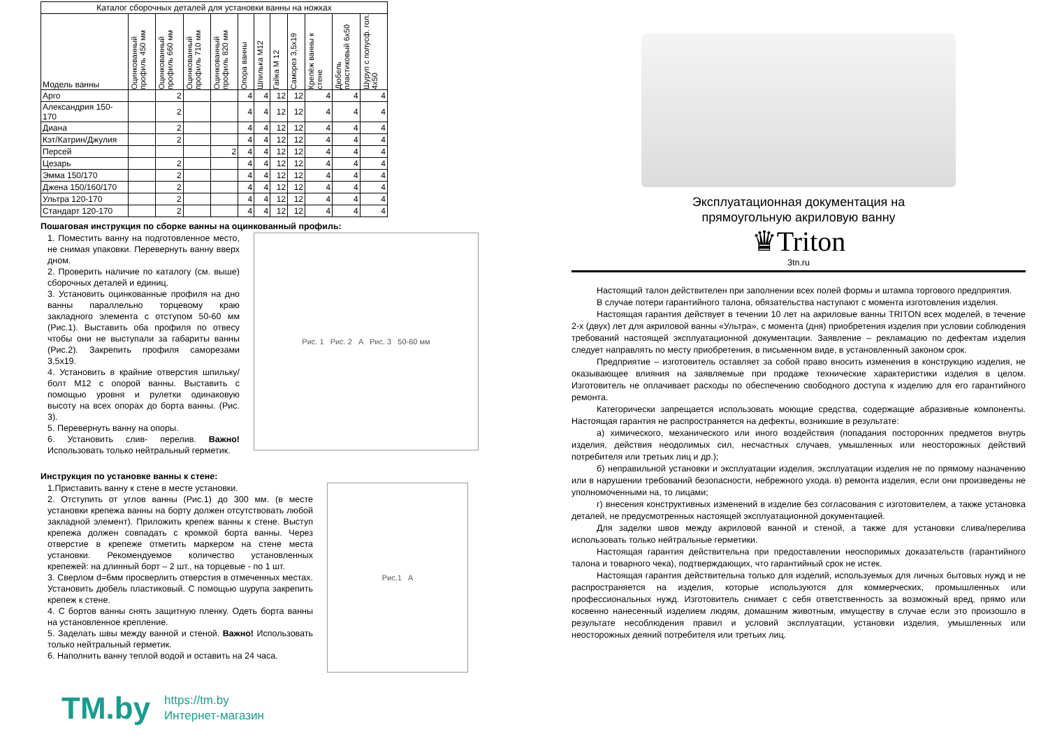| Каталог сборочных деталей для установки ванны на ножках | | | | | | | | | | | |
| Модель ванны | Оцинкованный профиль 450 мм | Оцинкованный профиль 660 мм | Оцинкованный профиль 710 мм | Оцинкованный профиль 820 мм | Опора ванны | Шпилька М12 | Гайка М 12 | Саморез 3,5х19 | Крепёж ванны к стене | Дюбель пластиковый 6х50 | Шуруп с полусф. гол. 4х50 |
| Арго | | 2 | | | 4 | 4 | 12 | 12 | 4 | 4 | 4 |
| Александрия 150-170 | | 2 | | | 4 | 4 | 12 | 12 | 4 | 4 | 4 |
| Диана | | 2 | | | 4 | 4 | 12 | 12 | 4 | 4 | 4 |
| Кэт/Катрин/Джулия | | 2 | | | 4 | 4 | 12 | 12 | 4 | 4 | 4 |
| Персей | | | | 2 | 4 | 4 | 12 | 12 | 4 | 4 | 4 |
| Цезарь | | 2 | | | 4 | 4 | 12 | 12 | 4 | 4 | 4 |
| Эмма 150/170 | | 2 | | | 4 | 4 | 12 | 12 | 4 | 4 | 4 |
| Джена 150/160/170 | | 2 | | | 4 | 4 | 12 | 12 | 4 | 4 | 4 |
| Ультра 120-170 | | 2 | | | 4 | 4 | 12 | 12 | 4 | 4 | 4 |
| Стандарт 120-170 | | 2 | | | 4 | 4 | 12 | 12 | 4 | 4 | 4 |
Пошаговая инструкция по сборке ванны на оцинкованный профиль:
1. Поместить ванну на подготовленное место, не снимая упаковки. Перевернуть ванну вверх дном.
2. Проверить наличие по каталогу (см. выше) сборочных деталей и единиц.
3. Установить оцинкованные профиля на дно ванны параллельно торцевому краю закладного элемента с отступом 50-60 мм (Рис.1). Выставить оба профиля по отвесу чтобы они не выступали за габариты ванны (Рис.2). Закрепить профиля саморезами 3,5х19.
4. Установить в крайние отверстия шпильку/болт М12 с опорой ванны. Выставить с помощью уровня и рулетки одинаковую высоту на всех опорах до борта ванны. (Рис. 3).
5. Перевернуть ванну на опоры.
6. Установить слив- перелив. Важно! Использовать только нейтральный герметик.
Рис. 1 Рис. 2 A Рис. 3 50-60 мм
Инструкция по установке ванны к стене:
1.Приставить ванну к стене в месте установки.
2. Отступить от углов ванны (Рис.1) до 300 мм. (в месте установки крепежа ванны на борту должен отсутствовать любой закладной элемент). Приложить крепеж ванны к стене. Выступ крепежа должен совпадать с кромкой борта ванны. Через отверстие в крепеже отметить маркером на стене места установки. Рекомендуемое количество установленных крепежей: на длинный борт – 2 шт., на торцевые - по 1 шт.
3. Сверлом d=6мм просверлить отверстия в отмеченных местах. Установить дюбель пластиковый. С помощью шурупа закрепить крепеж к стене.
4. С бортов ванны снять защитную пленку. Одеть борта ванны на установленное крепление.
5. Заделать швы между ванной и стеной. Важно! Использовать только нейтральный герметик.
6. Наполнить ванну теплой водой и оставить на 24 часа.
Рис.1 A
TM.by
https://tm.by
Интернет-магазин
Эксплуатационная документация на
прямоугольную акриловую ванну
♛Triton
3tn.ru
Настоящий талон действителен при заполнении всех полей формы и штампа торгового предприятия.
В случае потери гарантийного талона, обязательства наступают с момента изготовления изделия.
Настоящая гарантия действует в течении 10 лет на акриловые ванны TRITON всех моделей, в течение 2-х (двух) лет для акриловой ванны «Ультра», с момента (дня) приобретения изделия при условии соблюдения требований настоящей эксплуатационной документации. Заявление – рекламацию по дефектам изделия следует направлять по месту приобретения, в письменном виде, в установленный законом срок.
Предприятие – изготовитель оставляет за собой право вносить изменения в конструкцию изделия, не оказывающее влияния на заявляемые при продаже технические характеристики изделия в целом. Изготовитель не оплачивает расходы по обеспечению свободного доступа к изделию для его гарантийного ремонта.
Категорически запрещается использовать моющие средства, содержащие абразивные компоненты. Настоящая гарантия не распространяется на дефекты, возникшие в результате:
а) химического, механического или иного воздействия (попадания посторонних предметов внутрь изделия, действия неодолимых сил, несчастных случаев, умышленных или неосторожных действий потребителя или третьих лиц и др.);
б) неправильной установки и эксплуатации изделия, эксплуатации изделия не по прямому назначению или в нарушении требований безопасности, небрежного ухода. в) ремонта изделия, если они произведены не уполномоченными на, то лицами;
г) внесения конструктивных изменений в изделие без согласования с изготовителем, а также установка деталей, не предусмотренных настоящей эксплуатационной документацией.
Для заделки швов между акриловой ванной и стеной, а также для установки слива/перелива использовать только нейтральные герметики.
Настоящая гарантия действительна при предоставлении неоспоримых доказательств (гарантийного талона и товарного чека), подтверждающих, что гарантийный срок не истек.
Настоящая гарантия действительна только для изделий, используемых для личных бытовых нужд и не распространяется на изделия, которые используются для коммерческих, промышленных или профессиональных нужд. Изготовитель снимает с себя ответственность за возможный вред, прямо или косвенно нанесенный изделием людям, домашним животным, имуществу в случае если это произошло в результате несоблюдения правил и условий эксплуатации, установки изделия, умышленных или неосторожных деяний потребителя или третьих лиц.